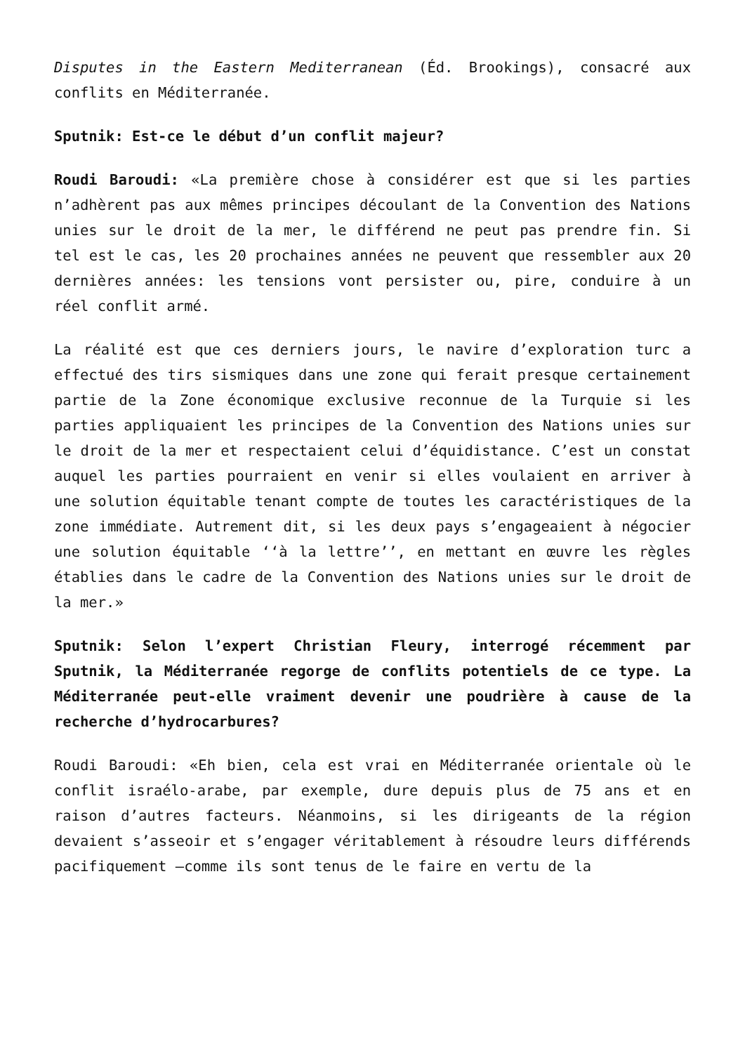Disputes in the Eastern Mediterranean (Éd. Brookings), consacré aux conflits en Méditerranée.
Sputnik: Est-ce le début d’un conflit majeur?
Roudi Baroudi: «La première chose à considérer est que si les parties n’adhèrent pas aux mêmes principes découlant de la Convention des Nations unies sur le droit de la mer, le différend ne peut pas prendre fin. Si tel est le cas, les 20 prochaines années ne peuvent que ressembler aux 20 dernières années: les tensions vont persister ou, pire, conduire à un réel conflit armé.
La réalité est que ces derniers jours, le navire d’exploration turc a effectué des tirs sismiques dans une zone qui ferait presque certainement partie de la Zone économique exclusive reconnue de la Turquie si les parties appliquaient les principes de la Convention des Nations unies sur le droit de la mer et respectaient celui d’équidistance. C’est un constat auquel les parties pourraient en venir si elles voulaient en arriver à une solution équitable tenant compte de toutes les caractéristiques de la zone immédiate. Autrement dit, si les deux pays s’engageaient à négocier une solution équitable ‘‘à la lettre’’, en mettant en œuvre les règles établies dans le cadre de la Convention des Nations unies sur le droit de la mer.»
Sputnik: Selon l’expert Christian Fleury, interrogé récemment par Sputnik, la Méditerranée regorge de conflits potentiels de ce type. La Méditerranée peut-elle vraiment devenir une poudrière à cause de la recherche d’hydrocarbures?
Roudi Baroudi: «Eh bien, cela est vrai en Méditerranée orientale où le conflit israélo-arabe, par exemple, dure depuis plus de 75 ans et en raison d’autres facteurs. Néanmoins, si les dirigeants de la région devaient s’asseoir et s’engager véritablement à résoudre leurs différends pacifiquement –comme ils sont tenus de le faire en vertu de la